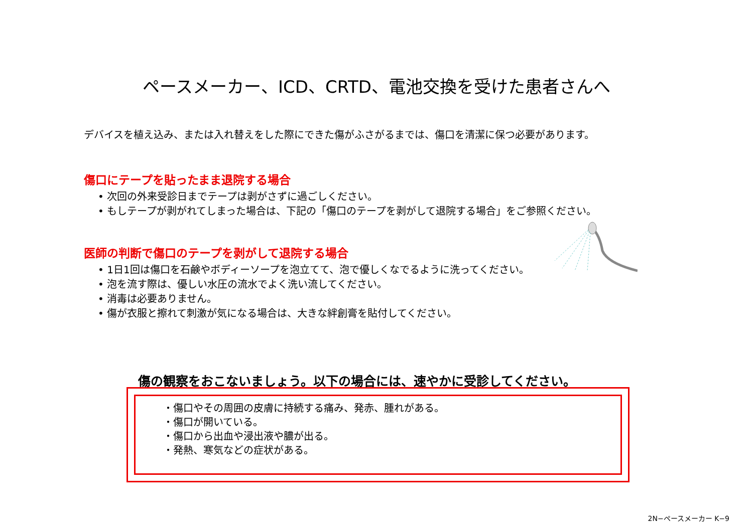ペースメーカー、ICD、CRTD、電池交換を受けた患者さんへ
デバイスを植え込み、または入れ替えをした際にできた傷がふさがるまでは、傷口を清潔に保つ必要があります。
傷口にテープを貼ったまま退院する場合
• 次回の外来受診日までテープは剥がさずに過ごしください。
• もしテープが剥がれてしまった場合は、下記の「傷口のテープを剥がして退院する場合」をご参照ください。
医師の判断で傷口のテープを剥がして退院する場合
• 1日1回は傷口を石鹸やボディーソープを泡立てて、泡で優しくなでるように洗ってください。
• 泡を流す際は、優しい水圧の流水でよく洗い流してください。
• 消毒は必要ありません。
• 傷が衣服と擦れて刺激が気になる場合は、大きな絆創膏を貼付してください。
傷の観察をおこないましょう。以下の場合には、速やかに受診してください。
・傷口やその周囲の皮膚に持続する痛み、発赤、腫れがある。
・傷口が開いている。
・傷口から出血や浸出液や膿が出る。
・発熱、寒気などの症状がある。
2N−ペースメーカー K−9